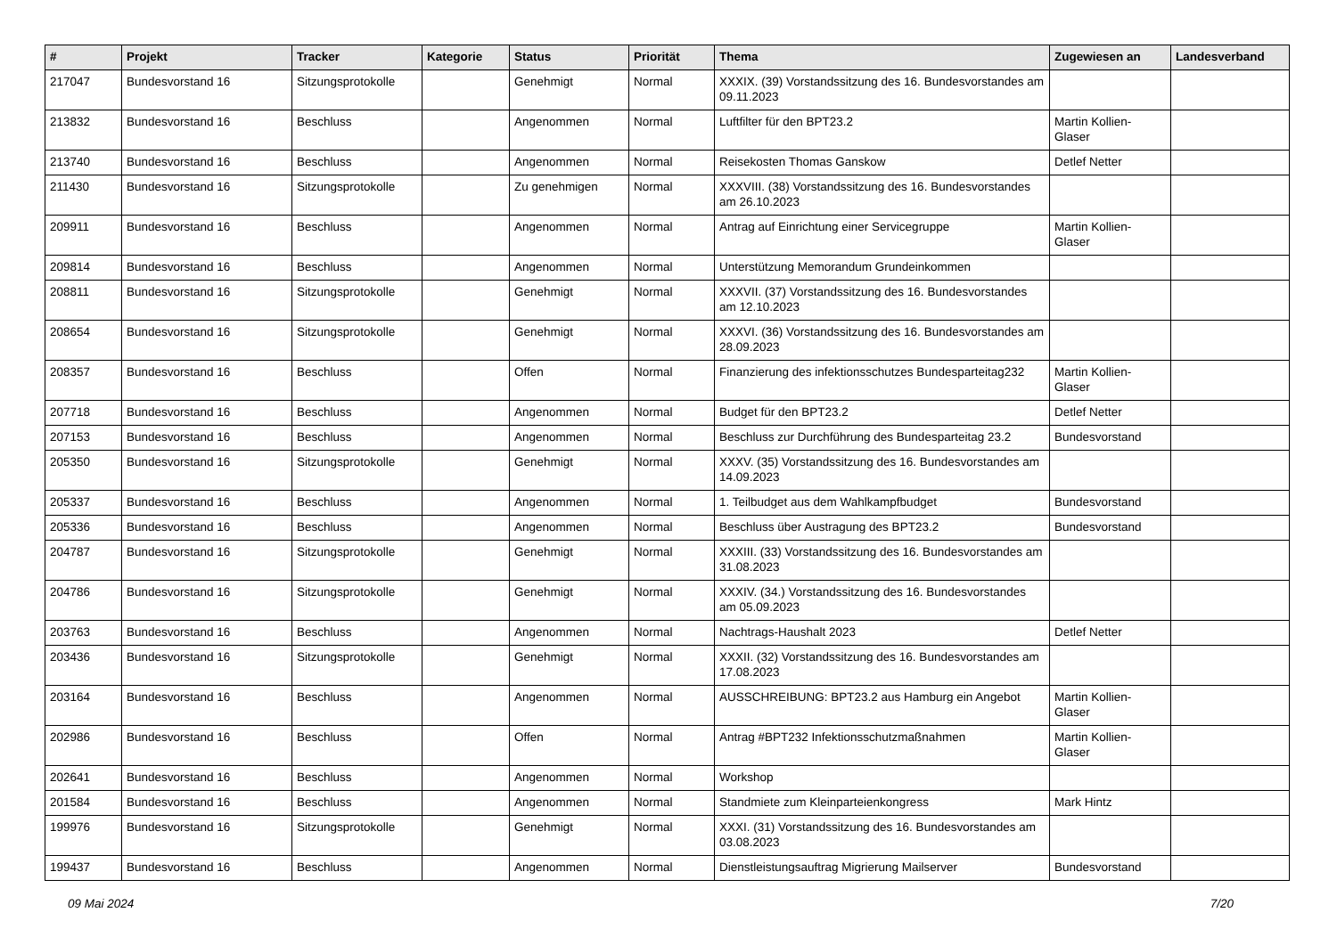| # | Projekt | Tracker | Kategorie | Status | Priorität | Thema | Zugewiesen an | Landesverband |
| --- | --- | --- | --- | --- | --- | --- | --- | --- |
| 217047 | Bundesvorstand 16 | Sitzungsprotokolle | | Genehmigt | Normal | XXXIX. (39) Vorstandssitzung des 16. Bundesvorstandes am 09.11.2023 | | |
| 213832 | Bundesvorstand 16 | Beschluss | | Angenommen | Normal | Luftfilter für den BPT23.2 | Martin Kollien-Glaser | |
| 213740 | Bundesvorstand 16 | Beschluss | | Angenommen | Normal | Reisekosten Thomas Ganskow | Detlef Netter | |
| 211430 | Bundesvorstand 16 | Sitzungsprotokolle | | Zu genehmigen | Normal | XXXVIII. (38) Vorstandssitzung des 16. Bundesvorstandes am 26.10.2023 | | |
| 209911 | Bundesvorstand 16 | Beschluss | | Angenommen | Normal | Antrag auf Einrichtung einer Servicegruppe | Martin Kollien-Glaser | |
| 209814 | Bundesvorstand 16 | Beschluss | | Angenommen | Normal | Unterstützung Memorandum Grundeinkommen | | |
| 208811 | Bundesvorstand 16 | Sitzungsprotokolle | | Genehmigt | Normal | XXXVII. (37) Vorstandssitzung des 16. Bundesvorstandes am 12.10.2023 | | |
| 208654 | Bundesvorstand 16 | Sitzungsprotokolle | | Genehmigt | Normal | XXXVI. (36) Vorstandssitzung des 16. Bundesvorstandes am 28.09.2023 | | |
| 208357 | Bundesvorstand 16 | Beschluss | | Offen | Normal | Finanzierung des infektionsschutzes Bundesparteitag232 | Martin Kollien-Glaser | |
| 207718 | Bundesvorstand 16 | Beschluss | | Angenommen | Normal | Budget für den BPT23.2 | Detlef Netter | |
| 207153 | Bundesvorstand 16 | Beschluss | | Angenommen | Normal | Beschluss zur Durchführung des Bundesparteitag 23.2 | Bundesvorstand | |
| 205350 | Bundesvorstand 16 | Sitzungsprotokolle | | Genehmigt | Normal | XXXV. (35) Vorstandssitzung des 16. Bundesvorstandes am 14.09.2023 | | |
| 205337 | Bundesvorstand 16 | Beschluss | | Angenommen | Normal | 1. Teilbudget aus dem Wahlkampfbudget | Bundesvorstand | |
| 205336 | Bundesvorstand 16 | Beschluss | | Angenommen | Normal | Beschluss über Austragung des BPT23.2 | Bundesvorstand | |
| 204787 | Bundesvorstand 16 | Sitzungsprotokolle | | Genehmigt | Normal | XXXIII. (33) Vorstandssitzung des 16. Bundesvorstandes am 31.08.2023 | | |
| 204786 | Bundesvorstand 16 | Sitzungsprotokolle | | Genehmigt | Normal | XXXIV. (34.) Vorstandssitzung des 16. Bundesvorstandes am 05.09.2023 | | |
| 203763 | Bundesvorstand 16 | Beschluss | | Angenommen | Normal | Nachtrags-Haushalt 2023 | Detlef Netter | |
| 203436 | Bundesvorstand 16 | Sitzungsprotokolle | | Genehmigt | Normal | XXXII. (32) Vorstandssitzung des 16. Bundesvorstandes am 17.08.2023 | | |
| 203164 | Bundesvorstand 16 | Beschluss | | Angenommen | Normal | AUSSCHREIBUNG: BPT23.2 aus Hamburg ein Angebot | Martin Kollien-Glaser | |
| 202986 | Bundesvorstand 16 | Beschluss | | Offen | Normal | Antrag #BPT232 Infektionsschutzmaßnahmen | Martin Kollien-Glaser | |
| 202641 | Bundesvorstand 16 | Beschluss | | Angenommen | Normal | Workshop | | |
| 201584 | Bundesvorstand 16 | Beschluss | | Angenommen | Normal | Standmiete zum Kleinparteienkongress | Mark Hintz | |
| 199976 | Bundesvorstand 16 | Sitzungsprotokolle | | Genehmigt | Normal | XXXI. (31) Vorstandssitzung des 16. Bundesvorstandes am 03.08.2023 | | |
| 199437 | Bundesvorstand 16 | Beschluss | | Angenommen | Normal | Dienstleistungsauftrag Migrierung Mailserver | Bundesvorstand | |
09 Mai 2024 7/20